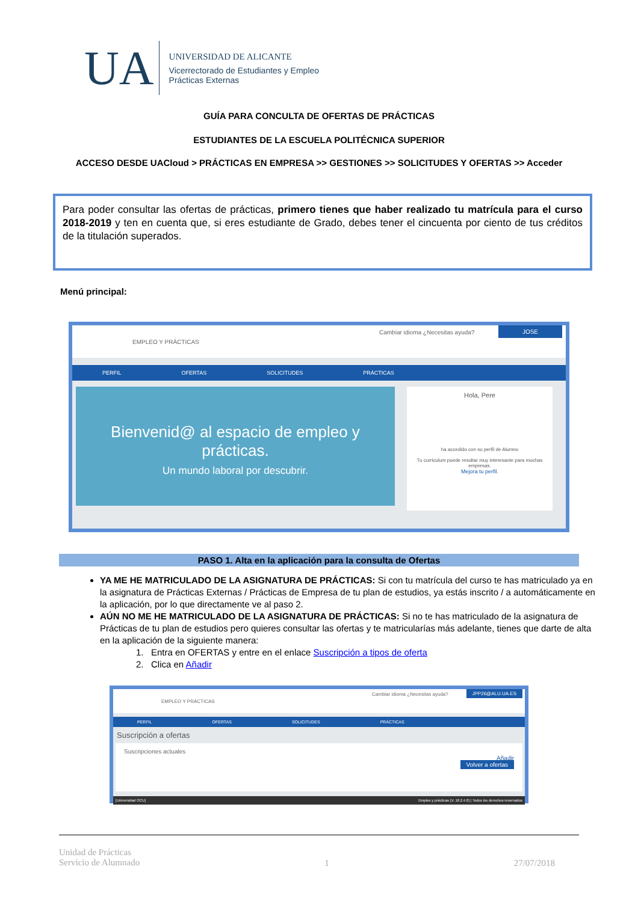UA
UNIVERSIDAD DE ALICANTE
Vicerrectorado de Estudiantes y Empleo
Prácticas Externas
GUÍA PARA CONCULTA DE OFERTAS DE PRÁCTICAS
ESTUDIANTES DE LA ESCUELA POLITÉCNICA SUPERIOR
ACCESO DESDE UACloud > PRÁCTICAS EN EMPRESA >> GESTIONES >> SOLICITUDES Y OFERTAS >> Acceder
Para poder consultar las ofertas de prácticas, primero tienes que haber realizado tu matrícula para el curso 2018-2019 y ten en cuenta que, si eres estudiante de Grado, debes tener el cincuenta por ciento de tus créditos de la titulación superados.
Menú principal:
EMPLEO Y PRÁCTICAS
Cambiar idioma ¿Necesitas ayuda?
JOSE
PERFIL OFERTAS SOLICITUDES PRÁCTICAS
Bienvenid@ al espacio de empleo y prácticas.
Un mundo laboral por descubrir.
Hola, Pere
ha accedido con su perfil de Alumno
Tu curriculum puede resultar muy interesante para muchas empresas.
Mejora tu perfil.
PASO 1. Alta en la aplicación para la consulta de Ofertas
YA ME HE MATRICULADO DE LA ASIGNATURA DE PRÁCTICAS: Si con tu matrícula del curso te has matriculado ya en la asignatura de Prácticas Externas / Prácticas de Empresa de tu plan de estudios, ya estás inscrito / a automáticamente en la aplicación, por lo que directamente ve al paso 2.
AÚN NO ME HE MATRICULADO DE LA ASIGNATURA DE PRÁCTICAS: Si no te has matriculado de la asignatura de Prácticas de tu plan de estudios pero quieres consultar las ofertas y te matricularías más adelante, tienes que darte de alta en la aplicación de la siguiente manera:
1. Entra en OFERTAS y entre en el enlace Suscripción a tipos de oferta
2. Clica en Añadir
EMPLEO Y PRÁCTICAS
Cambiar idioma ¿Necesitas ayuda? JPP26@ALU.UA.ES
PERFIL OFERTAS SOLICITUDES PRÁCTICAS
Suscripción a ofertas
Suscripciones actuales
Añadir
Volver a ofertas
[Universidad OCU] Empleo y prácticas (V. 18.2.4.0) | Todos los derechos reservados
Unidad de Prácticas
Servicio de Alumnado 1 27/07/2018